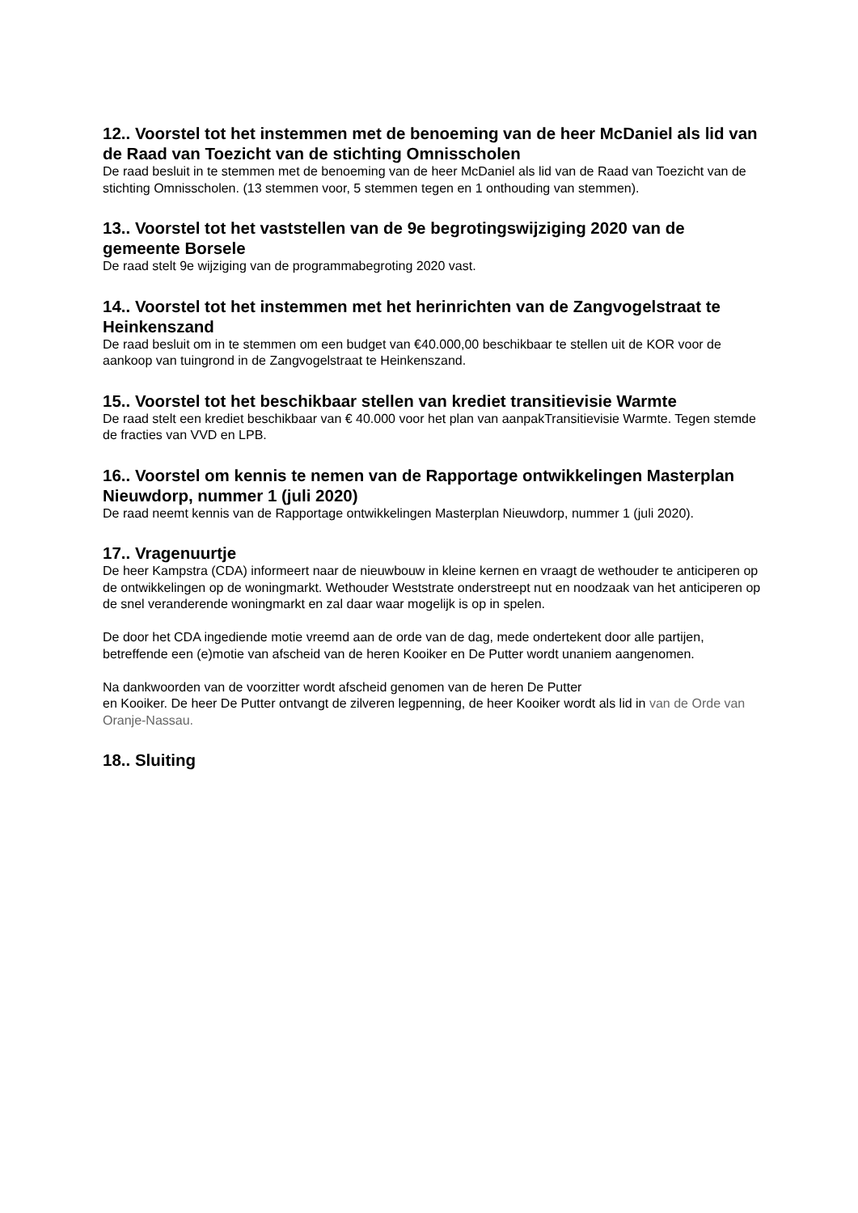12.. Voorstel tot het instemmen met de benoeming van de heer McDaniel als lid van de Raad van Toezicht van de stichting Omnisscholen
De raad besluit in te stemmen met de benoeming van de heer McDaniel als lid van de Raad van Toezicht van de stichting Omnisscholen. (13 stemmen voor, 5 stemmen tegen en 1 onthouding van stemmen).
13.. Voorstel tot het vaststellen van de 9e begrotingswijziging 2020 van de gemeente Borsele
De raad stelt 9e wijziging van de programmabegroting 2020 vast.
14.. Voorstel tot het instemmen met het herinrichten van de Zangvogelstraat te Heinkenszand
De raad besluit om in te stemmen om een budget van €40.000,00 beschikbaar te stellen uit de KOR voor de aankoop van tuingrond in de Zangvogelstraat te Heinkenszand.
15.. Voorstel tot het beschikbaar stellen van krediet transitievisie Warmte
De raad stelt een krediet beschikbaar van € 40.000 voor het plan van aanpakTransitievisie Warmte. Tegen stemde de fracties van VVD en LPB.
16.. Voorstel om kennis te nemen van de Rapportage ontwikkelingen Masterplan Nieuwdorp, nummer 1 (juli 2020)
De raad neemt kennis van de Rapportage ontwikkelingen Masterplan Nieuwdorp, nummer 1 (juli 2020).
17.. Vragenuurtje
De heer Kampstra (CDA) informeert naar de nieuwbouw in kleine kernen en vraagt de wethouder te anticiperen op de ontwikkelingen op de woningmarkt. Wethouder Weststrate onderstreept nut en noodzaak van het anticiperen op de snel veranderende woningmarkt en zal daar waar mogelijk is op in spelen.
De door het CDA ingediende motie vreemd aan de orde van de dag, mede ondertekent door alle partijen, betreffende een (e)motie van afscheid van de heren Kooiker en De Putter wordt unaniem aangenomen.
Na dankwoorden van de voorzitter wordt afscheid genomen van de heren De Putter
en Kooiker. De heer De Putter ontvangt de zilveren legpenning, de heer Kooiker wordt als lid in van de Orde van Oranje-Nassau.
18.. Sluiting